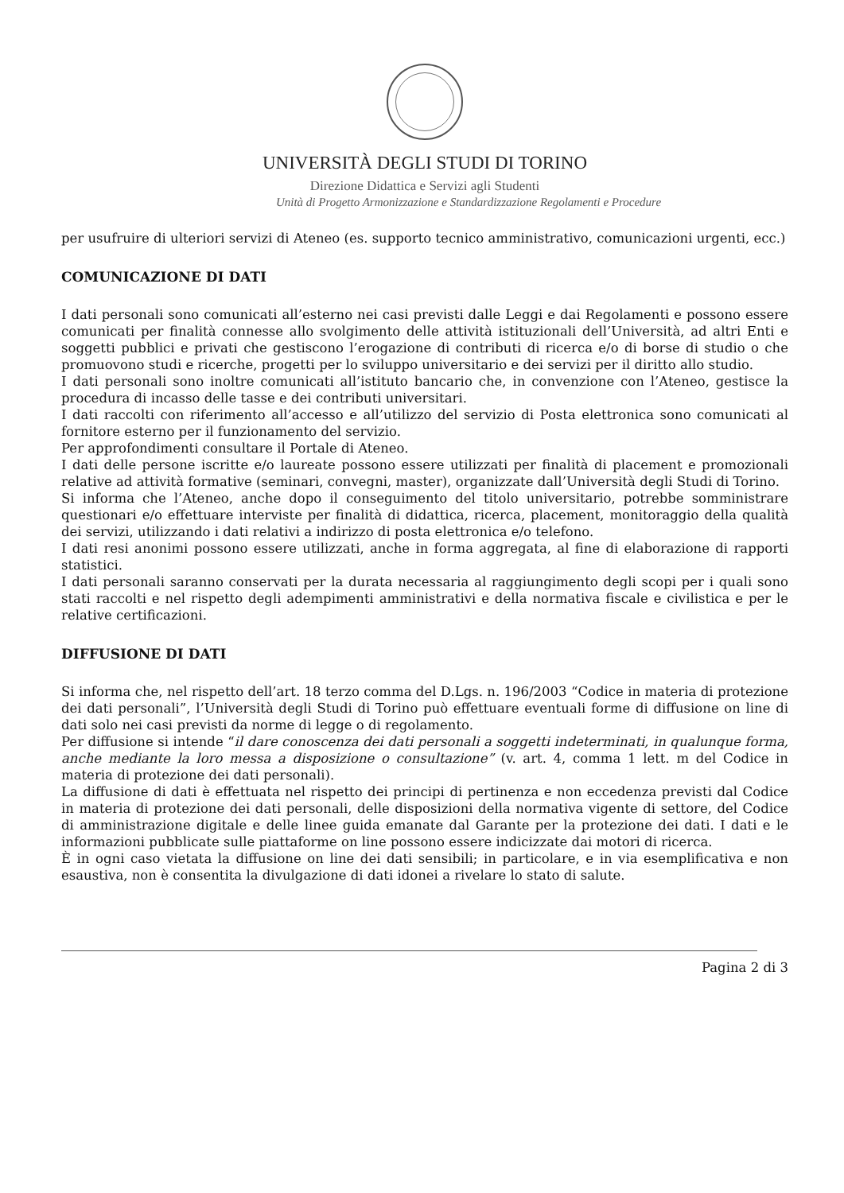UNIVERSITÀ DEGLI STUDI DI TORINO
Direzione Didattica e Servizi agli Studenti
Unità di Progetto Armonizzazione e Standardizzazione Regolamenti e Procedure
per usufruire di ulteriori servizi di Ateneo (es. supporto tecnico amministrativo, comunicazioni urgenti, ecc.)
COMUNICAZIONE DI DATI
I dati personali sono comunicati all’esterno nei casi previsti dalle Leggi e dai Regolamenti e possono essere comunicati per finalità connesse allo svolgimento delle attività istituzionali dell’Università, ad altri Enti e soggetti pubblici e privati che gestiscono l’erogazione di contributi di ricerca e/o di borse di studio o che promuovono studi e ricerche, progetti per lo sviluppo universitario e dei servizi per il diritto allo studio.
I dati personali sono inoltre comunicati all’istituto bancario che, in convenzione con l’Ateneo, gestisce la procedura di incasso delle tasse e dei contributi universitari.
I dati raccolti con riferimento all’accesso e all’utilizzo del servizio di Posta elettronica sono comunicati al fornitore esterno per il funzionamento del servizio.
Per approfondimenti consultare il Portale di Ateneo.
I dati delle persone iscritte e/o laureate possono essere utilizzati per finalità di placement e promozionali relative ad attività formative (seminari, convegni, master), organizzate dall’Università degli Studi di Torino.
Si informa che l’Ateneo, anche dopo il conseguimento del titolo universitario, potrebbe somministrare questionari e/o effettuare interviste per finalità di didattica, ricerca, placement, monitoraggio della qualità dei servizi, utilizzando i dati relativi a indirizzo di posta elettronica e/o telefono.
I dati resi anonimi possono essere utilizzati, anche in forma aggregata, al fine di elaborazione di rapporti statistici.
I dati personali saranno conservati per la durata necessaria al raggiungimento degli scopi per i quali sono stati raccolti e nel rispetto degli adempimenti amministrativi e della normativa fiscale e civilistica e per le relative certificazioni.
DIFFUSIONE DI DATI
Si informa che, nel rispetto dell’art. 18 terzo comma del D.Lgs. n. 196/2003 “Codice in materia di protezione dei dati personali”, l’Università degli Studi di Torino può effettuare eventuali forme di diffusione on line di dati solo nei casi previsti da norme di legge o di regolamento.
Per diffusione si intende “il dare conoscenza dei dati personali a soggetti indeterminati, in qualunque forma, anche mediante la loro messa a disposizione o consultazione” (v. art. 4, comma 1 lett. m del Codice in materia di protezione dei dati personali).
La diffusione di dati è effettuata nel rispetto dei principi di pertinenza e non eccedenza previsti dal Codice in materia di protezione dei dati personali, delle disposizioni della normativa vigente di settore, del Codice di amministrazione digitale e delle linee guida emanate dal Garante per la protezione dei dati. I dati e le informazioni pubblicate sulle piattaforme on line possono essere indicizzate dai motori di ricerca.
È in ogni caso vietata la diffusione on line dei dati sensibili; in particolare, e in via esemplificativa e non esaustiva, non è consentita la divulgazione di dati idonei a rivelare lo stato di salute.
Pagina 2 di 3